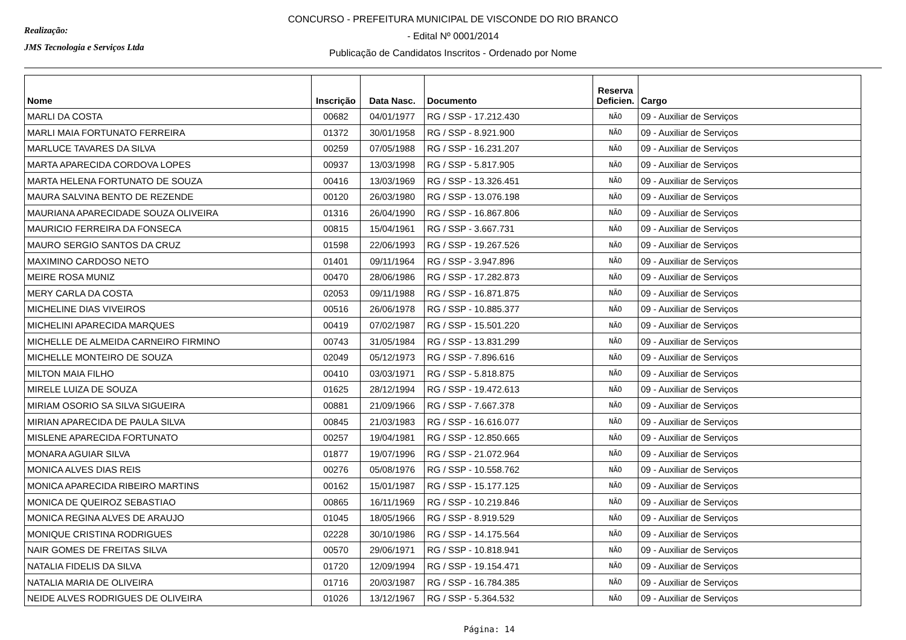Realização:
JMS Tecnologia e Serviços Ltda
CONCURSO - PREFEITURA MUNICIPAL DE VISCONDE DO RIO BRANCO
- Edital Nº 0001/2014
Publicação de Candidatos Inscritos - Ordenado por Nome
| Nome | Inscrição | Data Nasc. | Documento | Reserva Deficien. | Cargo |
| --- | --- | --- | --- | --- | --- |
| MARLI DA COSTA | 00682 | 04/01/1977 | RG / SSP - 17.212.430 | NÃO | 09 - Auxiliar de Serviços |
| MARLI MAIA FORTUNATO FERREIRA | 01372 | 30/01/1958 | RG / SSP - 8.921.900 | NÃO | 09 - Auxiliar de Serviços |
| MARLUCE TAVARES DA SILVA | 00259 | 07/05/1988 | RG / SSP - 16.231.207 | NÃO | 09 - Auxiliar de Serviços |
| MARTA APARECIDA CORDOVA LOPES | 00937 | 13/03/1998 | RG / SSP - 5.817.905 | NÃO | 09 - Auxiliar de Serviços |
| MARTA HELENA FORTUNATO DE SOUZA | 00416 | 13/03/1969 | RG / SSP - 13.326.451 | NÃO | 09 - Auxiliar de Serviços |
| MAURA SALVINA BENTO DE REZENDE | 00120 | 26/03/1980 | RG / SSP - 13.076.198 | NÃO | 09 - Auxiliar de Serviços |
| MAURIANA APARECIDADE SOUZA OLIVEIRA | 01316 | 26/04/1990 | RG / SSP - 16.867.806 | NÃO | 09 - Auxiliar de Serviços |
| MAURICIO FERREIRA DA FONSECA | 00815 | 15/04/1961 | RG / SSP - 3.667.731 | NÃO | 09 - Auxiliar de Serviços |
| MAURO SERGIO SANTOS DA CRUZ | 01598 | 22/06/1993 | RG / SSP - 19.267.526 | NÃO | 09 - Auxiliar de Serviços |
| MAXIMINO CARDOSO NETO | 01401 | 09/11/1964 | RG / SSP - 3.947.896 | NÃO | 09 - Auxiliar de Serviços |
| MEIRE ROSA MUNIZ | 00470 | 28/06/1986 | RG / SSP - 17.282.873 | NÃO | 09 - Auxiliar de Serviços |
| MERY CARLA DA COSTA | 02053 | 09/11/1988 | RG / SSP - 16.871.875 | NÃO | 09 - Auxiliar de Serviços |
| MICHELINE DIAS VIVEIROS | 00516 | 26/06/1978 | RG / SSP - 10.885.377 | NÃO | 09 - Auxiliar de Serviços |
| MICHELINI APARECIDA MARQUES | 00419 | 07/02/1987 | RG / SSP - 15.501.220 | NÃO | 09 - Auxiliar de Serviços |
| MICHELLE DE ALMEIDA CARNEIRO FIRMINO | 00743 | 31/05/1984 | RG / SSP - 13.831.299 | NÃO | 09 - Auxiliar de Serviços |
| MICHELLE MONTEIRO DE SOUZA | 02049 | 05/12/1973 | RG / SSP - 7.896.616 | NÃO | 09 - Auxiliar de Serviços |
| MILTON MAIA FILHO | 00410 | 03/03/1971 | RG / SSP - 5.818.875 | NÃO | 09 - Auxiliar de Serviços |
| MIRELE LUIZA DE SOUZA | 01625 | 28/12/1994 | RG / SSP - 19.472.613 | NÃO | 09 - Auxiliar de Serviços |
| MIRIAM OSORIO SA SILVA SIGUEIRA | 00881 | 21/09/1966 | RG / SSP - 7.667.378 | NÃO | 09 - Auxiliar de Serviços |
| MIRIAN APARECIDA DE PAULA SILVA | 00845 | 21/03/1983 | RG / SSP - 16.616.077 | NÃO | 09 - Auxiliar de Serviços |
| MISLENE APARECIDA FORTUNATO | 00257 | 19/04/1981 | RG / SSP - 12.850.665 | NÃO | 09 - Auxiliar de Serviços |
| MONARA AGUIAR SILVA | 01877 | 19/07/1996 | RG / SSP - 21.072.964 | NÃO | 09 - Auxiliar de Serviços |
| MONICA ALVES DIAS REIS | 00276 | 05/08/1976 | RG / SSP - 10.558.762 | NÃO | 09 - Auxiliar de Serviços |
| MONICA APARECIDA RIBEIRO MARTINS | 00162 | 15/01/1987 | RG / SSP - 15.177.125 | NÃO | 09 - Auxiliar de Serviços |
| MONICA DE QUEIROZ SEBASTIAO | 00865 | 16/11/1969 | RG / SSP - 10.219.846 | NÃO | 09 - Auxiliar de Serviços |
| MONICA REGINA ALVES DE ARAUJO | 01045 | 18/05/1966 | RG / SSP - 8.919.529 | NÃO | 09 - Auxiliar de Serviços |
| MONIQUE CRISTINA RODRIGUES | 02228 | 30/10/1986 | RG / SSP - 14.175.564 | NÃO | 09 - Auxiliar de Serviços |
| NAIR GOMES DE FREITAS SILVA | 00570 | 29/06/1971 | RG / SSP - 10.818.941 | NÃO | 09 - Auxiliar de Serviços |
| NATALIA FIDELIS DA SILVA | 01720 | 12/09/1994 | RG / SSP - 19.154.471 | NÃO | 09 - Auxiliar de Serviços |
| NATALIA MARIA DE OLIVEIRA | 01716 | 20/03/1987 | RG / SSP - 16.784.385 | NÃO | 09 - Auxiliar de Serviços |
| NEIDE ALVES RODRIGUES DE OLIVEIRA | 01026 | 13/12/1967 | RG / SSP - 5.364.532 | NÃO | 09 - Auxiliar de Serviços |
Página: 14